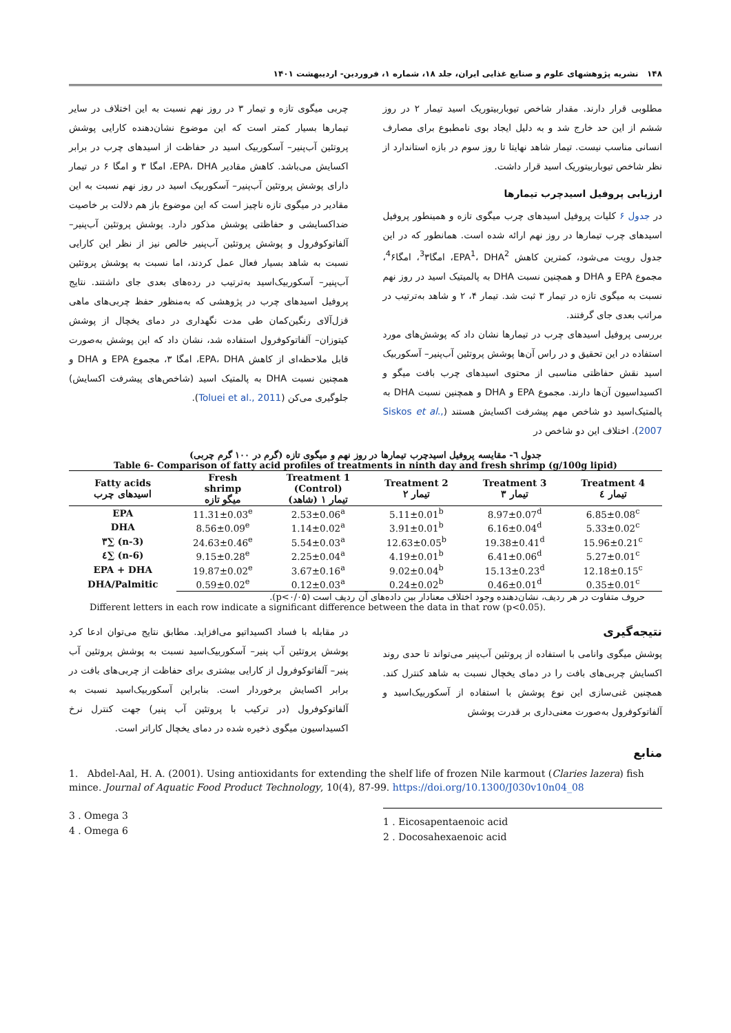۱۴۸ نشریه پژوهشهای علوم و صنایع غذایی ایران، جلد ۱۸، شماره ۱، فروردین- اردیبهشت ۱۴۰۱
مطلوبی قرار دارند. مقدار شاخص تیوباربیتوریک اسید تیمار ۲ در روز ششم از این حد خارج شد و به دلیل ایجاد بوی نامطبوع برای مصارف انسانی مناسب نیست. تیمار شاهد نهایتا تا روز سوم در بازه استاندارد از نظر شاخص تیوباربیتوریک اسید قرار داشت.
ارزیابی پروفیل اسیدچرب تیمارها
در جدول ۶ کلیات پروفیل اسیدهای چرب میگوی تازه و همینطور پروفیل اسیدهای چرب تیمارها در روز نهم ارائه شده است. همانطور که در این جدول رویت می‌شود، کمترین کاهش EPA<sup>1</sup>، DHA<sup>2</sup>، امگا<sup>3</sup>۳، امگا<sup>4</sup>۶، مجموع EPA و DHA و همچنین نسبت DHA به پالمیتیک اسید در روز نهم نسبت به میگوی تازه در تیمار ۳ ثبت شد. تیمار ۴، ۲ و شاهد به‌ترتیب در مراتب بعدی جای گرفتند.
بررسی پروفیل اسیدهای چرب در تیمارها نشان داد که پوشش‌های مورد استفاده در این تحقیق و در راس آن‌ها پوشش پروتئین آب‌پنیر– آسکوربیک اسید نقش حفاظتی مناسبی از محتوی اسیدهای چرب بافت میگو و اکسیداسیون آن‌ها دارند. مجموع EPA و DHA و همچنین نسبت DHA به پالمتیک‌اسید دو شاخص مهم پیشرفت اکسایش هستند (Siskos et al., 2007). اختلاف این دو شاخص در
چربی میگوی تازه و تیمار ۳ در روز نهم نسبت به این اختلاف در سایر تیمارها بسیار کمتر است که این موضوع نشان‌دهنده کارایی پوشش پروتئین آب‌پنیر– آسکوربیک اسید در حفاظت از اسیدهای چرب در برابر اکسایش می‌باشد. کاهش مقادیر EPA، DHA، امگا ۳ و امگا ۶ در تیمار دارای پوشش پروتئین آب‌پنیر– آسکوربیک اسید در روز نهم نسبت به این مقادیر در میگوی تازه ناچیز است که این موضوع باز هم دلالت بر خاصیت ضداکسایشی و حفاظتی پوشش مذکور دارد. پوشش پروتئین آب‌پنیر– آلفاتوکوفرول و پوشش پروتئین آب‌پنیر خالص نیز از نظر این کارایی نسبت به شاهد بسیار فعال عمل کردند، اما نسبت به پوشش پروتئین آب‌پنیر– آسکوربیک‌اسید به‌ترتیب در رده‌های بعدی جای داشتند. نتایج پروفیل اسیدهای چرب در پژوهشی که به‌منظور حفظ چربی‌های ماهی قزل‌آلای رنگین‌کمان طی مدت نگهداری در دمای یخچال از پوشش کیتوزان– آلفاتوکوفرول استفاده شد، نشان داد که این پوشش به‌صورت قابل ملاحظه‌ای از کاهش EPA، DHA، امگا ۳، مجموع EPA و DHA و همچنین نسبت DHA به پالمتیک اسید (شاخص‌های پیشرفت اکسایش) جلوگیری می‌کن (Toluei et al., 2011).
جدول ٦- مقایسه پروفیل اسیدچرب تیمارها در روز نهم و میگوی تازه (گرم در ۱۰۰ گرم چربی)
Table 6- Comparison of fatty acid profiles of treatments in ninth day and fresh shrimp (g/100g lipid)
| Fatty acids اسیدهای چرب | Fresh shrimp میگو تازه | Treatment 1 (Control) تیمار ۱ (شاهد) | Treatment 2 تیمار ۲ | Treatment 3 تیمار ۳ | Treatment 4 تیمار ٤ |
| --- | --- | --- | --- | --- | --- |
| EPA | 11.31±0.03<sup>e</sup> | 2.53±0.06<sup>a</sup> | 5.11±0.01<sup>b</sup> | 8.97±0.07<sup>d</sup> | 6.85±0.08<sup>c</sup> |
| DHA | 8.56±0.09<sup>e</sup> | 1.14±0.02<sup>a</sup> | 3.91±0.01<sup>b</sup> | 6.16±0.04<sup>d</sup> | 5.33±0.02<sup>c</sup> |
| ۳∑ (n-3) | 24.63±0.46<sup>e</sup> | 5.54±0.03<sup>a</sup> | 12.63±0.05<sup>b</sup> | 19.38±0.41<sup>d</sup> | 15.96±0.21<sup>c</sup> |
| ٤∑ (n-6) | 9.15±0.28<sup>e</sup> | 2.25±0.04<sup>a</sup> | 4.19±0.01<sup>b</sup> | 6.41±0.06<sup>d</sup> | 5.27±0.01<sup>c</sup> |
| EPA + DHA | 19.87±0.02<sup>e</sup> | 3.67±0.16<sup>a</sup> | 9.02±0.04<sup>b</sup> | 15.13±0.23<sup>d</sup> | 12.18±0.15<sup>c</sup> |
| DHA/Palmitic | 0.59±0.02<sup>e</sup> | 0.12±0.03<sup>a</sup> | 0.24±0.02<sup>b</sup> | 0.46±0.01<sup>d</sup> | 0.35±0.01<sup>c</sup> |
حروف متفاوت در هر ردیف، نشان‌دهنده وجود اختلاف معنادار بین داده‌های آن ردیف است (p<۰/۰۵).
Different letters in each row indicate a significant difference between the data in that row (p<0.05).
نتیجه‌گیری
پوشش میگوی وانامی با استفاده از پروتئین آب‌پنیر می‌تواند تا حدی روند اکسایش چربی‌های بافت را در دمای یخچال نسبت به شاهد کنترل کند. همچنین غنی‌سازی این نوع پوشش با استفاده از آسکوربیک‌اسید و آلفاتوکوفرول به‌صورت معنی‌داری بر قدرت پوشش
در مقابله با فساد اکسیداتیو می‌افزاید. مطابق نتایج می‌توان ادعا کرد پوشش پروتئین آب پنیر– آسکوربیک‌اسید نسبت به پوشش پروتئین آب پنیر– آلفاتوکوفرول از کارایی بیشتری برای حفاظت از چربی‌های بافت در برابر اکسایش برخوردار است. بنابراین آسکوربیک‌اسید نسبت به آلفاتوکوفرول (در ترکیب با پروتئین آب پنیر) جهت کنترل نرخ اکسیداسیون میگوی ذخیره شده در دمای یخچال کاراتر است.
منابع
1. Abdel-Aal, H. A. (2001). Using antioxidants for extending the shelf life of frozen Nile karmout (Claries lazera) fish mince. Journal of Aquatic Food Product Technology, 10(4), 87-99. https://doi.org/10.1300/J030v10n04_08
3 . Omega 3
4 . Omega 6
1 . Eicosapentaenoic acid
2 . Docosahexaenoic acid